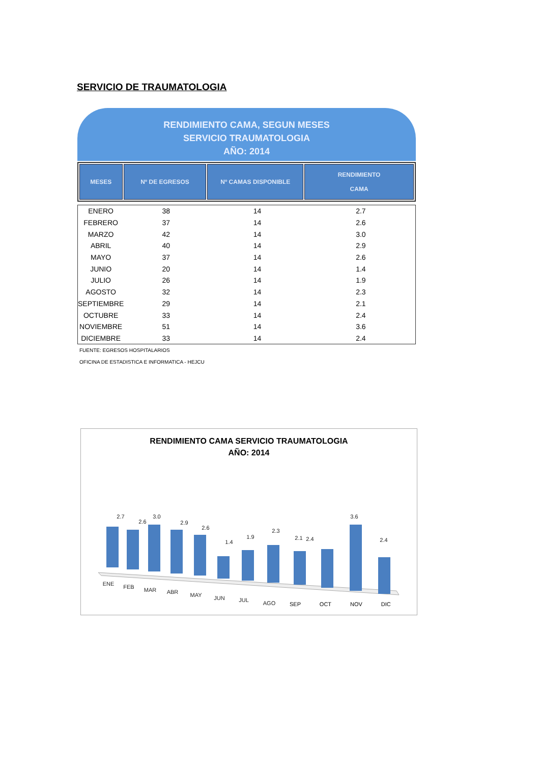SERVICIO DE TRAUMATOLOGIA
RENDIMIENTO CAMA, SEGUN MESES
SERVICIO TRAUMATOLOGIA
AÑO: 2014
| MESES | Nº DE EGRESOS | Nº CAMAS DISPONIBLE | RENDIMIENTO CAMA |
| --- | --- | --- | --- |
| ENERO | 38 | 14 | 2.7 |
| FEBRERO | 37 | 14 | 2.6 |
| MARZO | 42 | 14 | 3.0 |
| ABRIL | 40 | 14 | 2.9 |
| MAYO | 37 | 14 | 2.6 |
| JUNIO | 20 | 14 | 1.4 |
| JULIO | 26 | 14 | 1.9 |
| AGOSTO | 32 | 14 | 2.3 |
| SEPTIEMBRE | 29 | 14 | 2.1 |
| OCTUBRE | 33 | 14 | 2.4 |
| NOVIEMBRE | 51 | 14 | 3.6 |
| DICIEMBRE | 33 | 14 | 2.4 |
FUENTE: EGRESOS HOSPITALARIOS
OFICINA DE ESTADISTICA E INFORMATICA - HEJCU
RENDIMIENTO CAMA SERVICIO TRAUMATOLOGIA
AÑO: 2014
2.7
2.6
3.0
2.9
2.6
1.4
1.9
2.3
2.1
2.4
3.6
2.4
ENE
FEB
MAR
ABR
MAY
JUN
JUL
AGO
SEP OCT NOV DIC